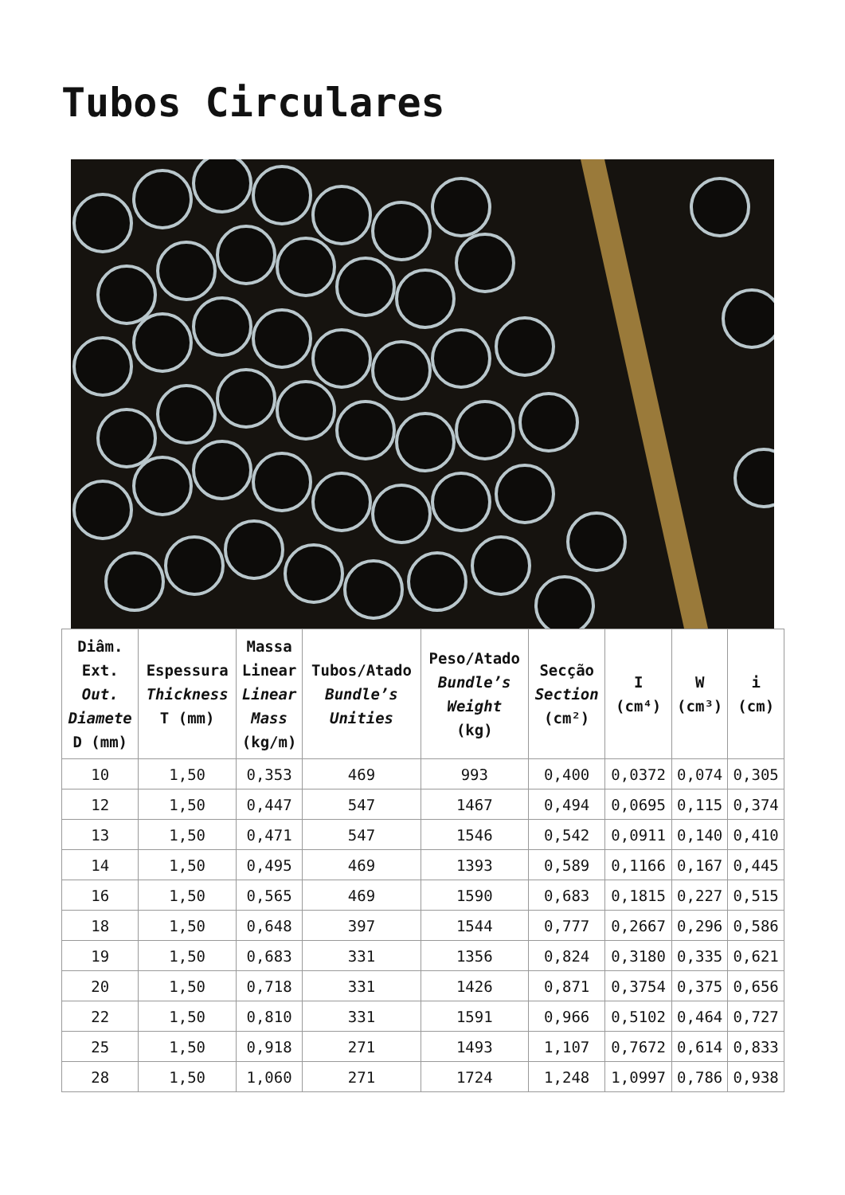Tubos Circulares
| Diâm. Ext. Out. Diamete D (mm) | Espessura Thickness T (mm) | Massa Linear Linear Mass (kg/m) | Tubos/Atado Bundle’s Unities | Peso/Atado Bundle’s Weight (kg) | Secção Section (cm²) | I (cm⁴) | W (cm³) | i (cm) |
| --- | --- | --- | --- | --- | --- | --- | --- | --- |
| 10 | 1,50 | 0,353 | 469 | 993 | 0,400 | 0,0372 | 0,074 | 0,305 |
| 12 | 1,50 | 0,447 | 547 | 1467 | 0,494 | 0,0695 | 0,115 | 0,374 |
| 13 | 1,50 | 0,471 | 547 | 1546 | 0,542 | 0,0911 | 0,140 | 0,410 |
| 14 | 1,50 | 0,495 | 469 | 1393 | 0,589 | 0,1166 | 0,167 | 0,445 |
| 16 | 1,50 | 0,565 | 469 | 1590 | 0,683 | 0,1815 | 0,227 | 0,515 |
| 18 | 1,50 | 0,648 | 397 | 1544 | 0,777 | 0,2667 | 0,296 | 0,586 |
| 19 | 1,50 | 0,683 | 331 | 1356 | 0,824 | 0,3180 | 0,335 | 0,621 |
| 20 | 1,50 | 0,718 | 331 | 1426 | 0,871 | 0,3754 | 0,375 | 0,656 |
| 22 | 1,50 | 0,810 | 331 | 1591 | 0,966 | 0,5102 | 0,464 | 0,727 |
| 25 | 1,50 | 0,918 | 271 | 1493 | 1,107 | 0,7672 | 0,614 | 0,833 |
| 28 | 1,50 | 1,060 | 271 | 1724 | 1,248 | 1,0997 | 0,786 | 0,938 |